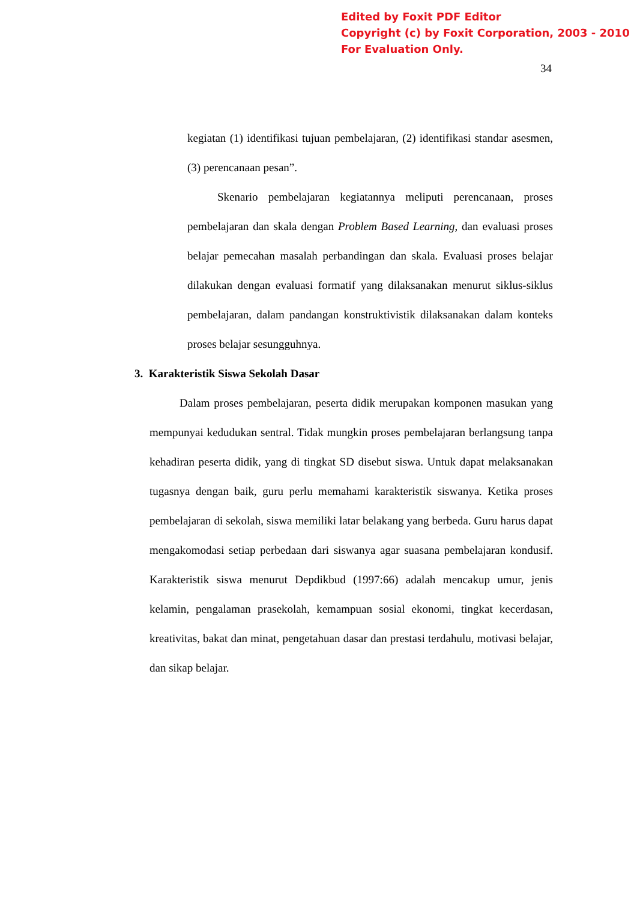Edited by Foxit PDF Editor
Copyright (c) by Foxit Corporation, 2003 - 2010
For Evaluation Only.
34
kegiatan (1) identifikasi tujuan pembelajaran, (2) identifikasi standar asesmen, (3) perencanaan pesan”.
Skenario pembelajaran kegiatannya meliputi perencanaan, proses pembelajaran dan skala dengan Problem Based Learning, dan evaluasi proses belajar pemecahan masalah perbandingan dan skala. Evaluasi proses belajar dilakukan dengan evaluasi formatif yang dilaksanakan menurut siklus-siklus pembelajaran, dalam pandangan konstruktivistik dilaksanakan dalam konteks proses belajar sesungguhnya.
3. Karakteristik Siswa Sekolah Dasar
Dalam proses pembelajaran, peserta didik merupakan komponen masukan yang mempunyai kedudukan sentral. Tidak mungkin proses pembelajaran berlangsung tanpa kehadiran peserta didik, yang di tingkat SD disebut siswa. Untuk dapat melaksanakan tugasnya dengan baik, guru perlu memahami karakteristik siswanya. Ketika proses pembelajaran di sekolah, siswa memiliki latar belakang yang berbeda. Guru harus dapat mengakomodasi setiap perbedaan dari siswanya agar suasana pembelajaran kondusif. Karakteristik siswa menurut Depdikbud (1997:66) adalah mencakup umur, jenis kelamin, pengalaman prasekolah, kemampuan sosial ekonomi, tingkat kecerdasan, kreativitas, bakat dan minat, pengetahuan dasar dan prestasi terdahulu, motivasi belajar, dan sikap belajar.